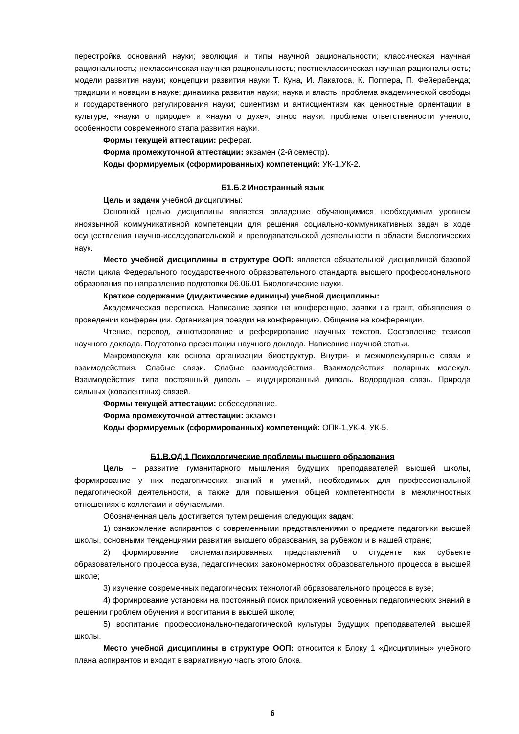перестройка оснований науки; эволюция и типы научной рациональности; классическая научная рациональность; неклассическая научная рациональность; постнеклассическая научная рациональность; модели развития науки; концепции развития науки Т. Куна, И. Лакатоса, К. Поппера, П. Фейерабенда; традиции и новации в науке; динамика развития науки; наука и власть; проблема академической свободы и государственного регулирования науки; сциентизм и антисциентизм как ценностные ориентации в культуре; «науки о природе» и «науки о духе»; этнос науки; проблема ответственности ученого; особенности современного этапа развития науки.
Формы текущей аттестации: реферат.
Форма промежуточной аттестации: экзамен (2-й семестр).
Коды формируемых (сформированных) компетенций: УК-1,УК-2.
Б1.Б.2 Иностранный язык
Цель и задачи учебной дисциплины:
Основной целью дисциплины является овладение обучающимися необходимым уровнем иноязычной коммуникативной компетенции для решения социально-коммуникативных задач в ходе осуществления научно-исследовательской и преподавательской деятельности в области биологических наук.
Место учебной дисциплины в структуре ООП: является обязательной дисциплиной базовой части цикла Федерального государственного образовательного стандарта высшего профессионального образования по направлению подготовки 06.06.01 Биологические науки.
Краткое содержание (дидактические единицы) учебной дисциплины:
Академическая переписка. Написание заявки на конференцию, заявки на грант, объявления о проведении конференции. Организация поездки на конференцию. Общение на конференции.
Чтение, перевод, аннотирование и реферирование научных текстов. Составление тезисов научного доклада. Подготовка презентации научного доклада. Написание научной статьи.
Макромолекула как основа организации биоструктур. Внутри- и межмолекулярные связи и взаимодействия. Слабые связи. Слабые взаимодействия. Взаимодействия полярных молекул. Взаимодействия типа постоянный диполь – индуцированный диполь. Водородная связь. Природа сильных (ковалентных) связей.
Формы текущей аттестации: собеседование.
Форма промежуточной аттестации: экзамен
Коды формируемых (сформированных) компетенций: ОПК-1,УК-4, УК-5.
Б1.В.ОД.1 Психологические проблемы высшего образования
Цель – развитие гуманитарного мышления будущих преподавателей высшей школы, формирование у них педагогических знаний и умений, необходимых для профессиональной педагогической деятельности, а также для повышения общей компетентности в межличностных отношениях с коллегами и обучаемыми.
Обозначенная цель достигается путем решения следующих задач:
1) ознакомление аспирантов с современными представлениями о предмете педагогики высшей школы, основными тенденциями развития высшего образования, за рубежом и в нашей стране;
2) формирование систематизированных представлений о студенте как субъекте образовательного процесса вуза, педагогических закономерностях образовательного процесса в высшей школе;
3) изучение современных педагогических технологий образовательного процесса в вузе;
4) формирование установки на постоянный поиск приложений усвоенных педагогических знаний в решении проблем обучения и воспитания в высшей школе;
5) воспитание профессионально-педагогической культуры будущих преподавателей высшей школы.
Место учебной дисциплины в структуре ООП: относится к Блоку 1 «Дисциплины» учебного плана аспирантов и входит в вариативную часть этого блока.
6